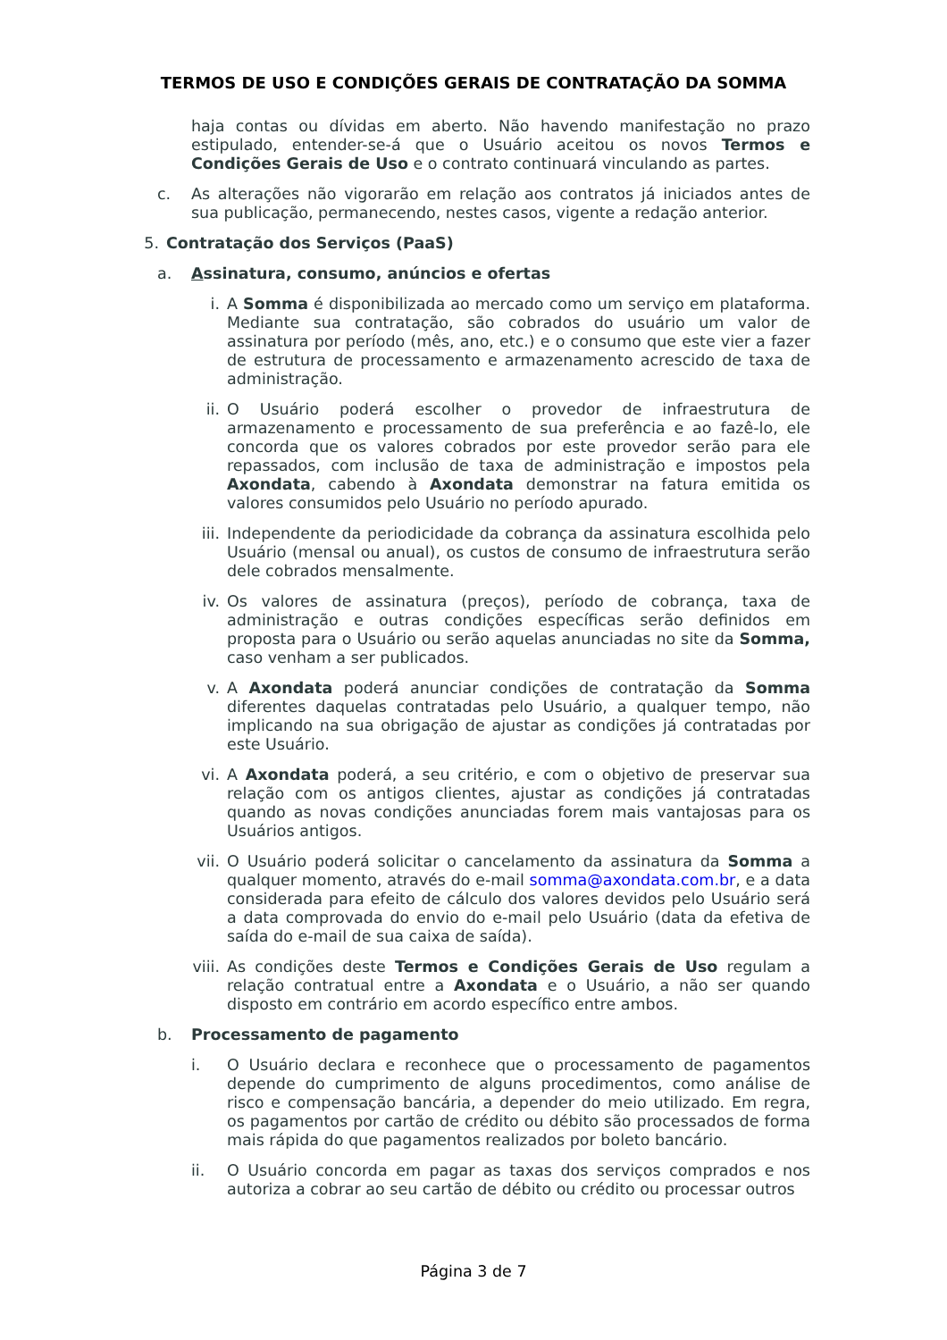TERMOS DE USO E CONDIÇÕES GERAIS DE CONTRATAÇÃO DA SOMMA
haja contas ou dívidas em aberto. Não havendo manifestação no prazo estipulado, entender-se-á que o Usuário aceitou os novos Termos e Condições Gerais de Uso e o contrato continuará vinculando as partes.
c. As alterações não vigorarão em relação aos contratos já iniciados antes de sua publicação, permanecendo, nestes casos, vigente a redação anterior.
5. Contratação dos Serviços (PaaS)
a. Assinatura, consumo, anúncios e ofertas
i. A Somma é disponibilizada ao mercado como um serviço em plataforma. Mediante sua contratação, são cobrados do usuário um valor de assinatura por período (mês, ano, etc.) e o consumo que este vier a fazer de estrutura de processamento e armazenamento acrescido de taxa de administração.
ii. O Usuário poderá escolher o provedor de infraestrutura de armazenamento e processamento de sua preferência e ao fazê-lo, ele concorda que os valores cobrados por este provedor serão para ele repassados, com inclusão de taxa de administração e impostos pela Axondata, cabendo à Axondata demonstrar na fatura emitida os valores consumidos pelo Usuário no período apurado.
iii. Independente da periodicidade da cobrança da assinatura escolhida pelo Usuário (mensal ou anual), os custos de consumo de infraestrutura serão dele cobrados mensalmente.
iv. Os valores de assinatura (preços), período de cobrança, taxa de administração e outras condições específicas serão definidos em proposta para o Usuário ou serão aquelas anunciadas no site da Somma, caso venham a ser publicados.
v. A Axondata poderá anunciar condições de contratação da Somma diferentes daquelas contratadas pelo Usuário, a qualquer tempo, não implicando na sua obrigação de ajustar as condições já contratadas por este Usuário.
vi. A Axondata poderá, a seu critério, e com o objetivo de preservar sua relação com os antigos clientes, ajustar as condições já contratadas quando as novas condições anunciadas forem mais vantajosas para os Usuários antigos.
vii. O Usuário poderá solicitar o cancelamento da assinatura da Somma a qualquer momento, através do e-mail somma@axondata.com.br, e a data considerada para efeito de cálculo dos valores devidos pelo Usuário será a data comprovada do envio do e-mail pelo Usuário (data da efetiva de saída do e-mail de sua caixa de saída).
viii. As condições deste Termos e Condições Gerais de Uso regulam a relação contratual entre a Axondata e o Usuário, a não ser quando disposto em contrário em acordo específico entre ambos.
b. Processamento de pagamento
i. O Usuário declara e reconhece que o processamento de pagamentos depende do cumprimento de alguns procedimentos, como análise de risco e compensação bancária, a depender do meio utilizado. Em regra, os pagamentos por cartão de crédito ou débito são processados de forma mais rápida do que pagamentos realizados por boleto bancário.
ii. O Usuário concorda em pagar as taxas dos serviços comprados e nos autoriza a cobrar ao seu cartão de débito ou crédito ou processar outros
Página 3 de 7